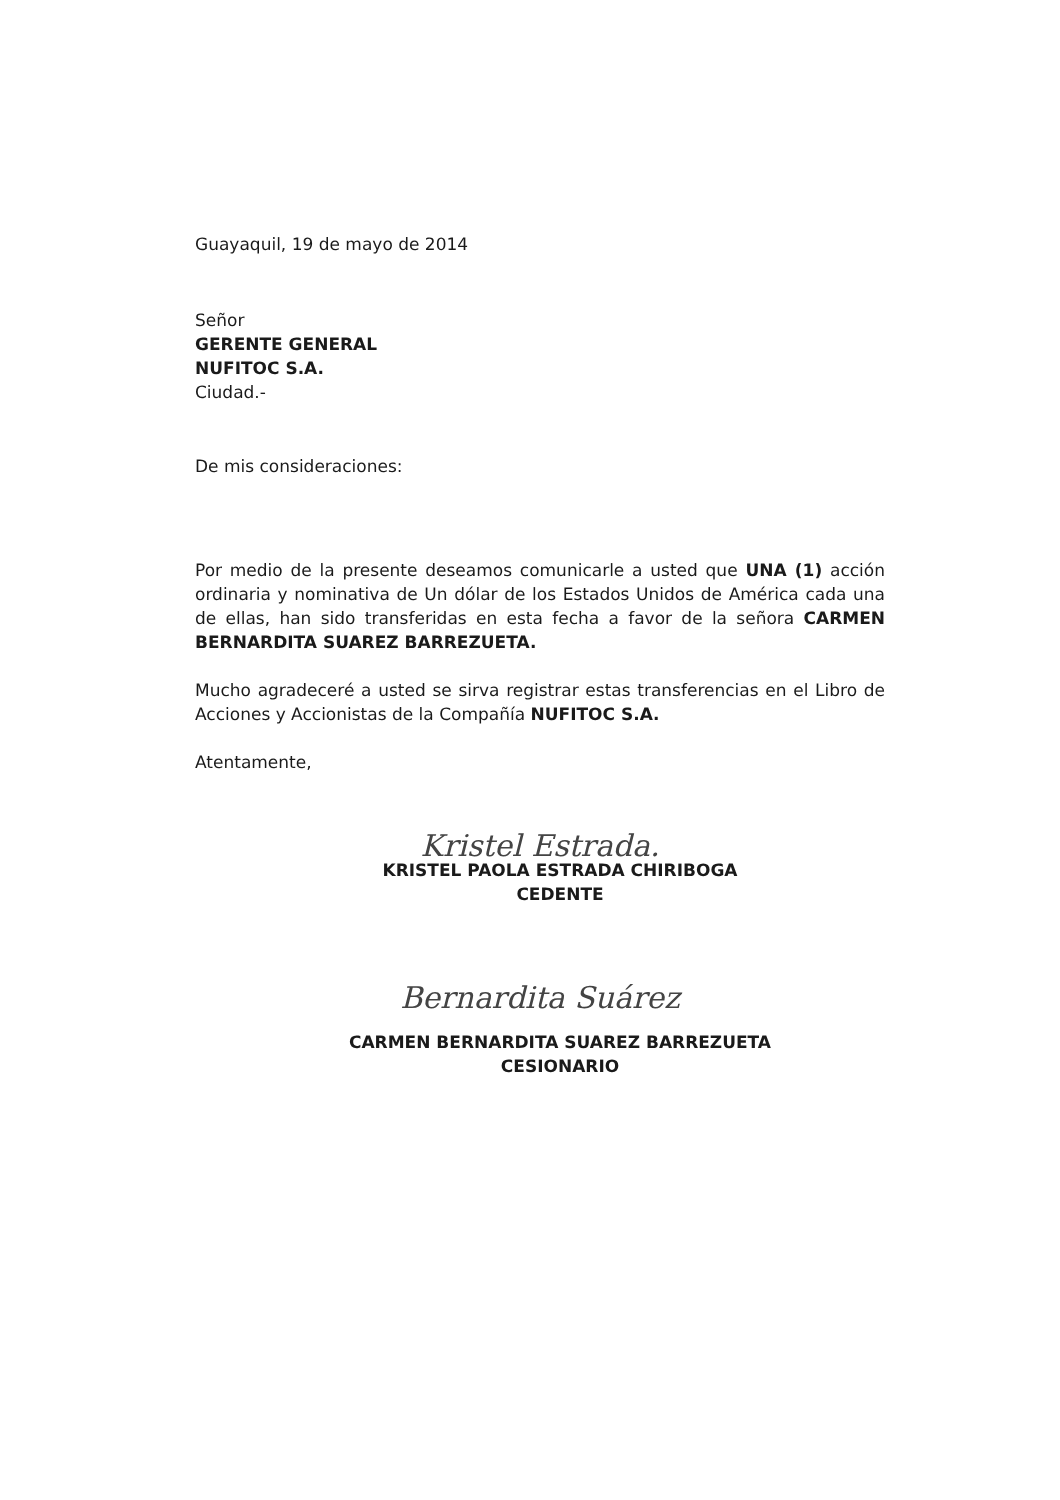Guayaquil, 19 de mayo de 2014
Señor
GERENTE GENERAL
NUFITOC S.A.
Ciudad.-
De mis consideraciones:
Por medio de la presente deseamos comunicarle a usted que UNA (1) acción ordinaria y nominativa de Un dólar de los Estados Unidos de América cada una de ellas, han sido transferidas en esta fecha a favor de la señora CARMEN BERNARDITA SUAREZ BARREZUETA.
Mucho agradeceré a usted se sirva registrar estas transferencias en el Libro de Acciones y Accionistas de la Compañía NUFITOC S.A.
Atentamente,
Kristel Estrada.
KRISTEL PAOLA ESTRADA CHIRIBOGA
CEDENTE
Bernardita Suárez
CARMEN BERNARDITA SUAREZ BARREZUETA
CESIONARIO